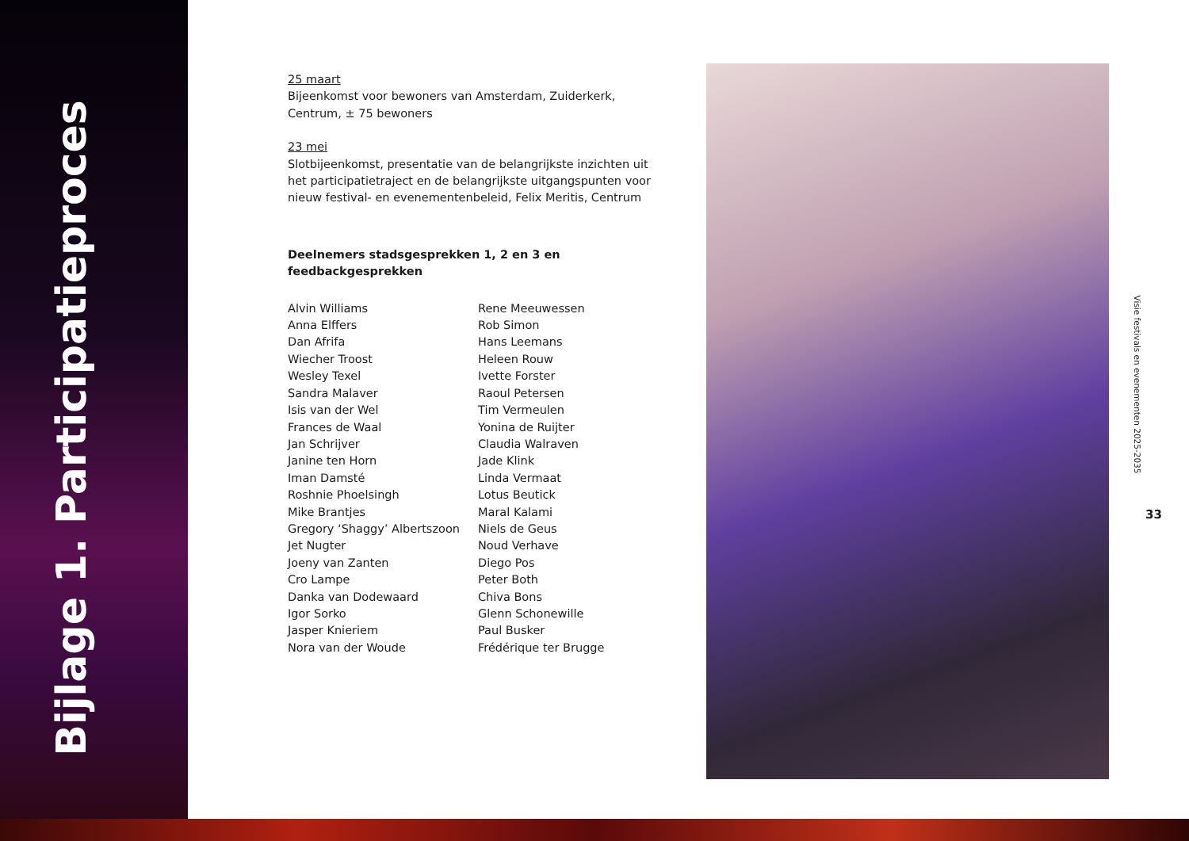Bijlage 1. Participatieproces
25 maart
Bijeenkomst voor bewoners van Amsterdam, Zuiderkerk, Centrum, ± 75 bewoners
23 mei
Slotbijeenkomst, presentatie van de belangrijkste inzichten uit het participatietraject en de belangrijkste uitgangspunten voor nieuw festival- en evenementenbeleid, Felix Meritis, Centrum
Deelnemers stadsgesprekken 1, 2 en 3 en feedbackgesprekken
Alvin Williams
Anna Elffers
Dan Afrifa
Wiecher Troost
Wesley Texel
Sandra Malaver
Isis van der Wel
Frances de Waal
Jan Schrijver
Janine ten Horn
Iman Damsté
Roshnie Phoelsingh
Mike Brantjes
Gregory ‘Shaggy’ Albertszoon
Jet Nugter
Joeny van Zanten
Cro Lampe
Danka van Dodewaard
Igor Sorko
Jasper Knieriem
Nora van der Woude
Rene Meeuwessen
Rob Simon
Hans Leemans
Heleen Rouw
Ivette Forster
Raoul Petersen
Tim Vermeulen
Yonina de Ruijter
Claudia Walraven
Jade Klink
Linda Vermaat
Lotus Beutick
Maral Kalami
Niels de Geus
Noud Verhave
Diego Pos
Peter Both
Chiva Bons
Glenn Schonewille
Paul Busker
Frédérique ter Brugge
Visie festivals en evenementen 2025-2035
33